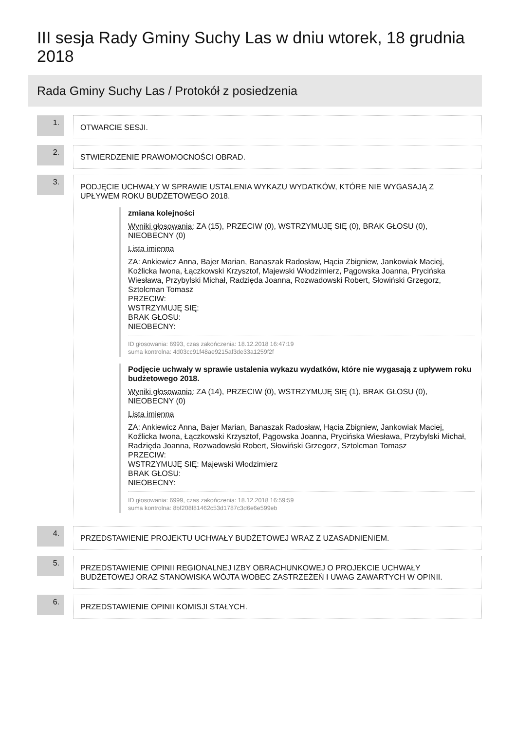III sesja Rady Gminy Suchy Las w dniu wtorek, 18 grudnia 2018
Rada Gminy Suchy Las / Protokół z posiedzenia
1.
OTWARCIE SESJI.
2.
STWIERDZENIE PRAWOMOCNOŚCI OBRAD.
3.
PODJĘCIE UCHWAŁY W SPRAWIE USTALENIA WYKAZU WYDATKÓW, KTÓRE NIE WYGASAJĄ Z UPŁYWEM ROKU BUDŻETOWEGO 2018.
zmiana kolejności
Wyniki głosowania: ZA (15), PRZECIW (0), WSTRZYMUJĘ SIĘ (0), BRAK GŁOSU (0), NIEOBECNY (0)
Lista imienna
ZA: Ankiewicz Anna, Bajer Marian, Banaszak Radosław, Hącia Zbigniew, Jankowiak Maciej, Koźlicka Iwona, Łączkowski Krzysztof, Majewski Włodzimierz, Pągowska Joanna, Prycińska Wiesława, Przybylski Michał, Radzięda Joanna, Rozwadowski Robert, Słowiński Grzegorz, Sztolcman Tomasz
PRZECIW:
WSTRZYMUJĘ SIĘ:
BRAK GŁOSU:
NIEOBECNY:
ID głosowania: 6993, czas zakończenia: 18.12.2018 16:47:19
suma kontrolna: 4d03cc91f48ae9215af3de33a1259f2f
Podjęcie uchwały w sprawie ustalenia wykazu wydatków, które nie wygasają z upływem roku budżetowego 2018.
Wyniki głosowania: ZA (14), PRZECIW (0), WSTRZYMUJĘ SIĘ (1), BRAK GŁOSU (0), NIEOBECNY (0)
Lista imienna
ZA: Ankiewicz Anna, Bajer Marian, Banaszak Radosław, Hącia Zbigniew, Jankowiak Maciej, Koźlicka Iwona, Łączkowski Krzysztof, Pągowska Joanna, Prycińska Wiesława, Przybylski Michał, Radzięda Joanna, Rozwadowski Robert, Słowiński Grzegorz, Sztolcman Tomasz
PRZECIW:
WSTRZYMUJĘ SIĘ: Majewski Włodzimierz
BRAK GŁOSU:
NIEOBECNY:
ID głosowania: 6999, czas zakończenia: 18.12.2018 16:59:59
suma kontrolna: 8bf208f81462c53d1787c3d6e6e599eb
4.
PRZEDSTAWIENIE PROJEKTU UCHWAŁY BUDŻETOWEJ WRAZ Z UZASADNIENIEM.
5.
PRZEDSTAWIENIE OPINII REGIONALNEJ IZBY OBRACHUNKOWEJ O PROJEKCIE UCHWAŁY BUDŻETOWEJ ORAZ STANOWISKA WÓJTA WOBEC ZASTRZEŻEŃ I UWAG ZAWARTYCH W OPINII.
6.
PRZEDSTAWIENIE OPINII KOMISJI STAŁYCH.